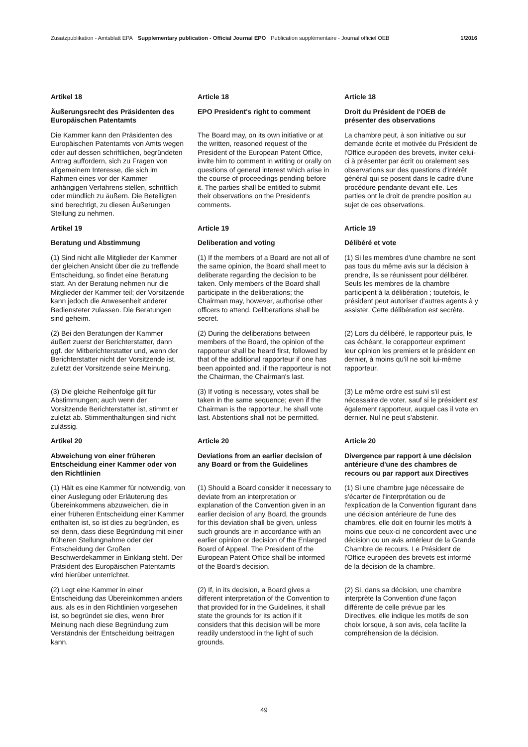Zusatzpublikation - Amtsblatt EPA Supplementary publication - Official Journal EPO Publication supplémentaire - Journal officiel OEB 1/2016
Artikel 18 Article 18 Article 18
Äußerungsrecht des Präsidenten des Europäischen Patentamts EPO President's right to comment Droit du Président de l'OEB de présenter des observations
Die Kammer kann den Präsidenten des Europäischen Patentamts von Amts wegen oder auf dessen schriftlichen, begründeten Antrag auffordern, sich zu Fragen von allgemeinem Interesse, die sich im Rahmen eines vor der Kammer anhängigen Verfahrens stellen, schriftlich oder mündlich zu äußern. Die Beteiligten sind berechtigt, zu diesen Äußerungen Stellung zu nehmen.
The Board may, on its own initiative or at the written, reasoned request of the President of the European Patent Office, invite him to comment in writing or orally on questions of general interest which arise in the course of proceedings pending before it. The parties shall be entitled to submit their observations on the President's comments.
La chambre peut, à son initiative ou sur demande écrite et motivée du Président de l'Office européen des brevets, inviter celui-ci à présenter par écrit ou oralement ses observations sur des questions d'intérêt général qui se posent dans le cadre d'une procédure pendante devant elle. Les parties ont le droit de prendre position au sujet de ces observations.
Artikel 19 Article 19 Article 19
Beratung und Abstimmung Deliberation and voting Délibéré et vote
(1) Sind nicht alle Mitglieder der Kammer der gleichen Ansicht über die zu treffende Entscheidung, so findet eine Beratung statt. An der Beratung nehmen nur die Mitglieder der Kammer teil; der Vorsitzende kann jedoch die Anwesenheit anderer Bediensteter zulassen. Die Beratungen sind geheim.
(1) If the members of a Board are not all of the same opinion, the Board shall meet to deliberate regarding the decision to be taken. Only members of the Board shall participate in the deliberations; the Chairman may, however, authorise other officers to attend. Deliberations shall be secret.
(1) Si les membres d'une chambre ne sont pas tous du même avis sur la décision à prendre, ils se réunissent pour délibérer. Seuls les membres de la chambre participent à la délibération ; toutefois, le président peut autoriser d'autres agents à y assister. Cette délibération est secrète.
(2) Bei den Beratungen der Kammer äußert zuerst der Berichterstatter, dann ggf. der Mitberichterstatter und, wenn der Berichterstatter nicht der Vorsitzende ist, zuletzt der Vorsitzende seine Meinung.
(2) During the deliberations between members of the Board, the opinion of the rapporteur shall be heard first, followed by that of the additional rapporteur if one has been appointed and, if the rapporteur is not the Chairman, the Chairman's last.
(2) Lors du délibéré, le rapporteur puis, le cas échéant, le corapporteur expriment leur opinion les premiers et le président en dernier, à moins qu'il ne soit lui-même rapporteur.
(3) Die gleiche Reihenfolge gilt für Abstimmungen; auch wenn der Vorsitzende Berichterstatter ist, stimmt er zuletzt ab. Stimmenthaltungen sind nicht zulässig.
(3) If voting is necessary, votes shall be taken in the same sequence; even if the Chairman is the rapporteur, he shall vote last. Abstentions shall not be permitted.
(3) Le même ordre est suivi s'il est nécessaire de voter, sauf si le président est également rapporteur, auquel cas il vote en dernier. Nul ne peut s'abstenir.
Artikel 20 Article 20 Article 20
Abweichung von einer früheren Entscheidung einer Kammer oder von den Richtlinien Deviations from an earlier decision of any Board or from the Guidelines Divergence par rapport à une décision antérieure d'une des chambres de recours ou par rapport aux Directives
(1) Hält es eine Kammer für notwendig, von einer Auslegung oder Erläuterung des Übereinkommens abzuweichen, die in einer früheren Entscheidung einer Kammer enthalten ist, so ist dies zu begründen, es sei denn, dass diese Begründung mit einer früheren Stellungnahme oder der Entscheidung der Großen Beschwerdekammer in Einklang steht. Der Präsident des Europäischen Patentamts wird hierüber unterrichtet.
(1) Should a Board consider it necessary to deviate from an interpretation or explanation of the Convention given in an earlier decision of any Board, the grounds for this deviation shall be given, unless such grounds are in accordance with an earlier opinion or decision of the Enlarged Board of Appeal. The President of the European Patent Office shall be informed of the Board's decision.
(1) Si une chambre juge nécessaire de s'écarter de l'interprétation ou de l'explication de la Convention figurant dans une décision antérieure de l'une des chambres, elle doit en fournir les motifs à moins que ceux-ci ne concordent avec une décision ou un avis antérieur de la Grande Chambre de recours. Le Président de l'Office européen des brevets est informé de la décision de la chambre.
(2) Legt eine Kammer in einer Entscheidung das Übereinkommen anders aus, als es in den Richtlinien vorgesehen ist, so begründet sie dies, wenn ihrer Meinung nach diese Begründung zum Verständnis der Entscheidung beitragen kann.
(2) If, in its decision, a Board gives a different interpretation of the Convention to that provided for in the Guidelines, it shall state the grounds for its action if it considers that this decision will be more readily understood in the light of such grounds.
(2) Si, dans sa décision, une chambre interprète la Convention d'une façon différente de celle prévue par les Directives, elle indique les motifs de son choix lorsque, à son avis, cela facilite la compréhension de la décision.
49